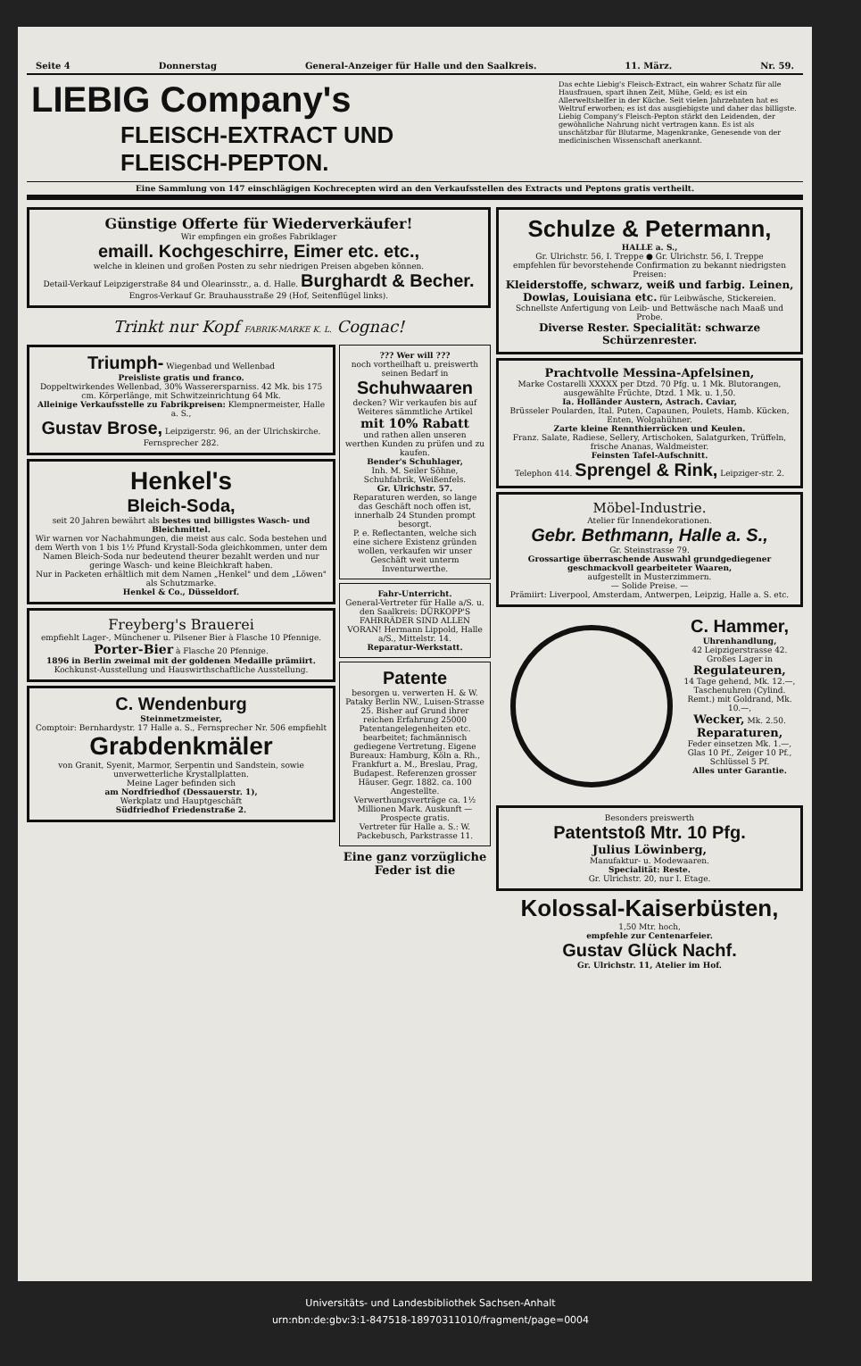Seite 4 Donnerstag General-Anzeiger für Halle und den Saalkreis. 11. März. Nr. 59.
LIEBIG Company's
FLEISCH-EXTRACT UND
FLEISCH-PEPTON.
Das echte Liebig's Fleisch-Extract, ein wahrer Schatz für alle Hausfrauen, spart ihnen Zeit, Mühe, Geld; es ist ein Allerweltshelfer in der Küche. Seit vielen Jahrzehnten hat es Weltruf erworben; es ist das ausgiebigste und daher das billigste.
Liebig Company's Fleisch-Pepton stärkt den Leidenden, der gewöhnliche Nahrung nicht vertragen kann. Es ist als unschätzbar für Blutarme, Magenkranke, Genesende von der medicinischen Wissenschaft anerkannt.
Eine Sammlung von 147 einschlägigen Kochrecepten wird an den Verkaufsstellen des Extracts und Peptons gratis vertheilt.
Günstige Offerte für Wiederverkäufer!
Wir empfingen ein großes Fabriklager
emaill. Kochgeschirre, Eimer etc. etc.,
welche in kleinen und großen Posten zu sehr niedrigen Preisen abgeben können.
Detail-Verkauf Leipzigerstraße 84 und Olearinsstr., a. d. Halle. Burghardt & Becher. Engros-Verkauf Gr. Brauhausstraße 29 (Hof, Seitenflügel links).
Trinkt nur Kopf FABRIK-MARKE K. L. Cognac!
Triumph- Wiegenbad und Wellenbad
Preisliste gratis und franco.
Doppeltwirkendes Wellenbad, 30% Wasserersparniss. 42 Mk. bis 175 cm. Körperlänge, mit Schwitzeinrichtung 64 Mk.
Alleinige Verkaufsstelle zu Fabrikpreisen: Klempnermeister, Halle a. S.,
Gustav Brose, Leipzigerstr. 96, an der Ulrichskirche. Fernsprecher 282.
Henkel's
Bleich-Soda,
seit 20 Jahren bewährt als bestes und billigstes Wasch- und Bleichmittel.
Wir warnen vor Nachahmungen, die meist aus calc. Soda bestehen und dem Werth von 1 bis 1½ Pfund Krystall-Soda gleichkommen, unter dem Namen Bleich-Soda nur bedeutend theurer bezahlt werden und nur geringe Wasch- und keine Bleichkraft haben.
Nur in Packeten erhältlich mit dem Namen „Henkel" und dem „Löwen" als Schutzmarke.
Henkel & Co., Düsseldorf.
Freyberg's Brauerei
empfiehlt Lager-, Münchener u. Pilsener Bier à Flasche 10 Pfennige.
Porter-Bier à Flasche 20 Pfennige.
1896 in Berlin zweimal mit der goldenen Medaille prämiirt.
Kochkunst-Ausstellung und Hauswirthschaftliche Ausstellung.
C. Wendenburg
Steinmetzmeister,
Comptoir: Bernhardystr. 17 Halle a. S., Fernsprecher Nr. 506 empfiehlt
Grabdenkmäler
von Granit, Syenit, Marmor, Serpentin und Sandstein, sowie unverwetterliche Krystallplatten.
Meine Lager befinden sich
am Nordfriedhof (Dessauerstr. 1),
Werkplatz und Hauptgeschäft
Südfriedhof Friedenstraße 2.
??? Wer will ???
noch vortheilhaft u. preiswerth seinen Bedarf in
Schuhwaaren
decken? Wir verkaufen bis auf Weiteres sämmtliche Artikel
mit 10% Rabatt
und rathen allen unseren werthen Kunden zu prüfen und zu kaufen.
Bender's Schuhlager,
Inh. M. Seiler Söhne, Schuhfabrik, Weißenfels.
Gr. Ulrichstr. 57.
Reparaturen werden, so lange das Geschäft noch offen ist, innerhalb 24 Stunden prompt besorgt.
P. e. Reflectanten, welche sich eine sichere Existenz gründen wollen, verkaufen wir unser Geschäft weit unterm Inventurwerthe.
Fahr-Unterricht.
General-Vertreter für Halle a/S. u. den Saalkreis: DÜRKOPP'S FAHRRÄDER SIND ALLEN VORAN! Hermann Lippold, Halle a/S., Mittelstr. 14.
Reparatur-Werkstatt.
Patente
besorgen u. verwerten H. & W. Pataky Berlin NW., Luisen-Strasse 25. Bisher auf Grund ihrer reichen Erfahrung 25000 Patentangelegenheiten etc. bearbeitet; fachmännisch gediegene Vertretung. Eigene Bureaux: Hamburg, Köln a. Rh., Frankfurt a. M., Breslau, Prag, Budapest. Referenzen grosser Häuser. Gegr. 1882. ca. 100 Angestellte. Verwerthungsverträge ca. 1½ Millionen Mark. Auskunft — Prospecte gratis.
Vertreter für Halle a. S.: W. Packebusch, Parkstrasse 11.
Eine ganz vorzügliche Feder ist die
Schulze & Petermann,
HALLE a. S.,
Gr. Ulrichstr. 56, I. Treppe ● Gr. Ulrichstr. 56, I. Treppe
empfehlen für bevorstehende Confirmation zu bekannt niedrigsten Preisen:
Kleiderstoffe, schwarz, weiß und farbig. Leinen, Dowlas, Louisiana etc. für Leibwäsche, Stickereien.
Schnellste Anfertigung von Leib- und Bettwäsche nach Maaß und Probe.
Diverse Rester. Specialität: schwarze Schürzenrester.
Prachtvolle Messina-Apfelsinen,
Marke Costarelli XXXXX per Dtzd. 70 Pfg. u. 1 Mk. Blutorangen, ausgewählte Früchte, Dtzd. 1 Mk. u. 1,50.
Ia. Holländer Austern, Astrach. Caviar,
Brüsseler Poularden, Ital. Puten, Capaunen, Poulets, Hamb. Kücken, Enten, Wolgahühner.
Zarte kleine Rennthierrücken und Keulen.
Franz. Salate, Radiese, Sellery, Artischoken, Salatgurken, Trüffeln, frische Ananas, Waldmeister.
Feinsten Tafel-Aufschnitt.
Telephon 414. Sprengel & Rink, Leipziger-str. 2.
Möbel-Industrie.
Atelier für Innendekorationen.
Gebr. Bethmann, Halle a. S.,
Gr. Steinstrasse 79.
Grossartige überraschende Auswahl grundgediegener geschmackvoll gearbeiteter Waaren,
aufgestellt in Musterzimmern.
— Solide Preise. —
Prämiirt: Liverpool, Amsterdam, Antwerpen, Leipzig, Halle a. S. etc.
C. Hammer,
Uhrenhandlung,
42 Leipzigerstrasse 42.
Großes Lager in
Regulateuren,
14 Tage gehend, Mk. 12.—,
Taschenuhren (Cylind. Remt.) mit Goldrand, Mk. 10.—,
Wecker, Mk. 2.50.
Reparaturen,
Feder einsetzen Mk. 1.—, Glas 10 Pf., Zeiger 10 Pf., Schlüssel 5 Pf.
Alles unter Garantie.
Besonders preiswerth
Patentstoß Mtr. 10 Pfg.
Julius Löwinberg,
Manufaktur- u. Modewaaren.
Specialität: Reste.
Gr. Ulrichstr. 20, nur I. Etage.
Kolossal-Kaiserbüsten,
1,50 Mtr. hoch,
empfehle zur Centenarfeier.
Gustav Glück Nachf.
Gr. Ulrichstr. 11, Atelier im Hof.
Universitäts- und Landesbibliothek Sachsen-Anhalt
urn:nbn:de:gbv:3:1-847518-18970311010/fragment/page=0004